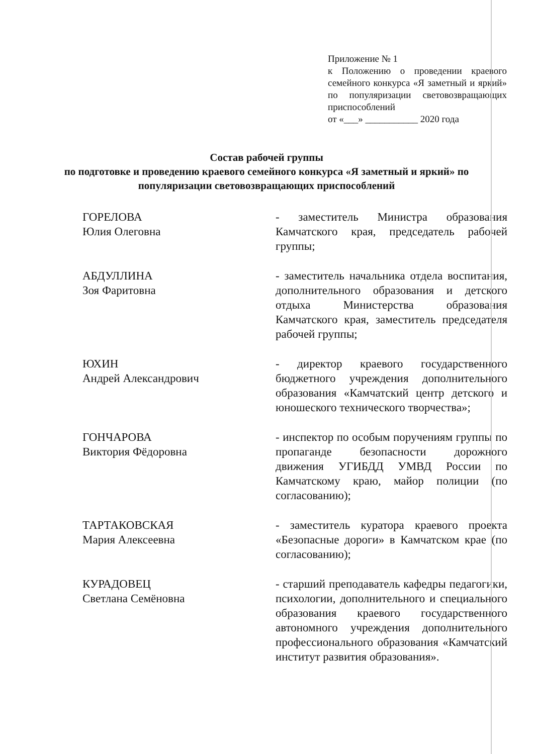Приложение № 1
к Положению о проведении краевого семейного конкурса «Я заметный и яркий» по популяризации световозвращающих приспособлений
от «___» ___________ 2020 года
Состав рабочей группы
по подготовке и проведению краевого семейного конкурса «Я заметный и яркий» по популяризации световозвращающих приспособлений
ГОРЕЛОВА
Юлия Олеговна
- заместитель Министра образования Камчатского края, председатель рабочей группы;
АБДУЛЛИНА
Зоя Фаритовна
- заместитель начальника отдела воспитания, дополнительного образования и детского отдыха Министерства образования Камчатского края, заместитель председателя рабочей группы;
ЮХИН
Андрей Александрович
- директор краевого государственного бюджетного учреждения дополнительного образования «Камчатский центр детского и юношеского технического творчества»;
ГОНЧАРОВА
Виктория Фёдоровна
- инспектор по особым поручениям группы по пропаганде безопасности дорожного движения УГИБДД УМВД России по Камчатскому краю, майор полиции (по согласованию);
ТАРТАКОВСКАЯ
Мария Алексеевна
- заместитель куратора краевого проекта «Безопасные дороги» в Камчатском крае (по согласованию);
КУРАДОВЕЦ
Светлана Семёновна
- старший преподаватель кафедры педагогики, психологии, дополнительного и специального образования краевого государственного автономного учреждения дополнительного профессионального образования «Камчатский институт развития образования».